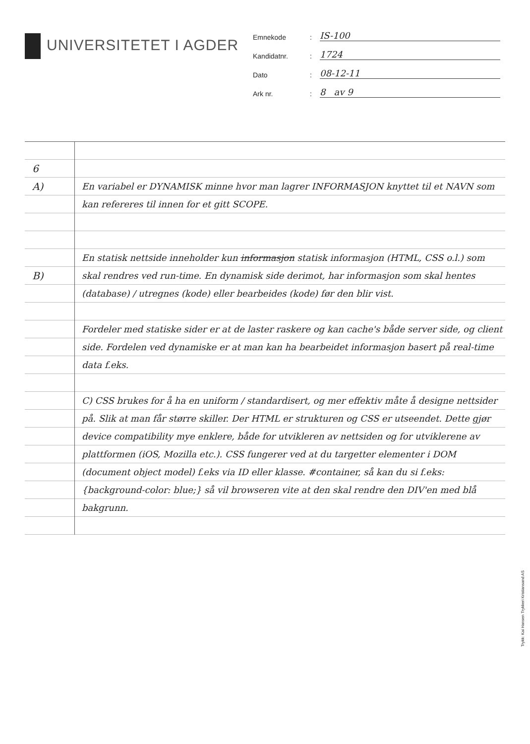UNIVERSITETET I AGDER
Emnekode
:
IS-100
Kandidatnr.
:
1724
Dato
:
08-12-11
Ark nr.
:
8 av 9
6
A)
B)
En variabel er DYNAMISK minne hvor man lagrer INFORMASJON knyttet til et NAVN som kan refereres til innen for et gitt SCOPE.
En statisk nettside inneholder kun informasjon statisk informasjon (HTML, CSS o.l.) som skal rendres ved run-time. En dynamisk side derimot, har informasjon som skal hentes (database) / utregnes (kode) eller bearbeides (kode) før den blir vist.
Fordeler med statiske sider er at de laster raskere og kan cache's både server side, og client side. Fordelen ved dynamiske er at man kan ha bearbeidet informasjon basert på real-time data f.eks.
C) CSS brukes for å ha en uniform / standardisert, og mer effektiv måte å designe nettsider på. Slik at man får større skiller. Der HTML er strukturen og CSS er utseendet. Dette gjør device compatibility mye enklere, både for utvikleren av nettsiden og for utviklerene av plattformen (iOS, Mozilla etc.). CSS fungerer ved at du targetter elementer i DOM (document object model) f.eks via ID eller klasse. #container, så kan du si f.eks: {background-color: blue;} så vil browseren vite at den skal rendre den DIV'en med blå bakgrunn.
Trykk: Kai Hansen Trykkeri Kristiansand AS